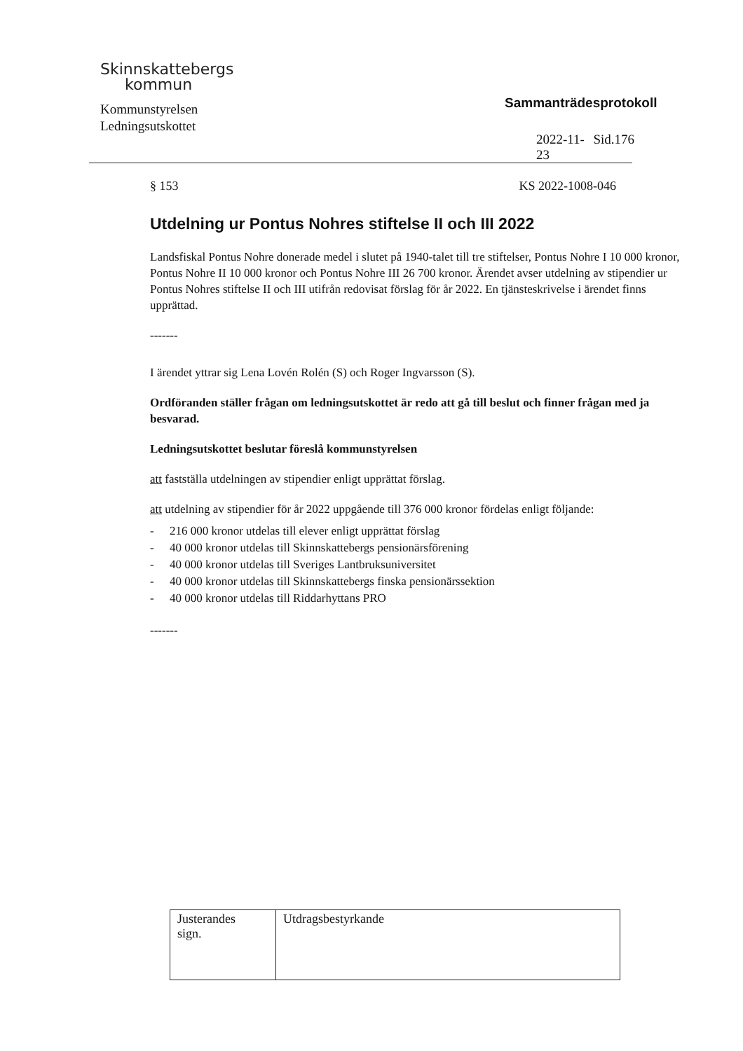Skinnskattebergs
kommun
Kommunstyrelsen
Ledningsutskottet
Sammanträdesprotokoll
2022-11-23 Sid.176
§ 153 KS 2022-1008-046
Utdelning ur Pontus Nohres stiftelse II och III 2022
Landsfiskal Pontus Nohre donerade medel i slutet på 1940-talet till tre stiftelser, Pontus Nohre I 10 000 kronor, Pontus Nohre II 10 000 kronor och Pontus Nohre III 26 700 kronor. Ärendet avser utdelning av stipendier ur Pontus Nohres stiftelse II och III utifrån redovisat förslag för år 2022. En tjänsteskrivelse i ärendet finns upprättad.
-------
I ärendet yttrar sig Lena Lovén Rolén (S) och Roger Ingvarsson (S).
Ordföranden ställer frågan om ledningsutskottet är redo att gå till beslut och finner frågan med ja besvarad.
Ledningsutskottet beslutar föreslå kommunstyrelsen
att fastställa utdelningen av stipendier enligt upprättat förslag.
att utdelning av stipendier för år 2022 uppgående till 376 000 kronor fördelas enligt följande:
- 216 000 kronor utdelas till elever enligt upprättat förslag
- 40 000 kronor utdelas till Skinnskattebergs pensionärsförening
- 40 000 kronor utdelas till Sveriges Lantbruksuniversitet
- 40 000 kronor utdelas till Skinnskattebergs finska pensionärssektion
- 40 000 kronor utdelas till Riddarhyttans PRO
-------
| Justerandes sign. | Utdragsbestyrkande |